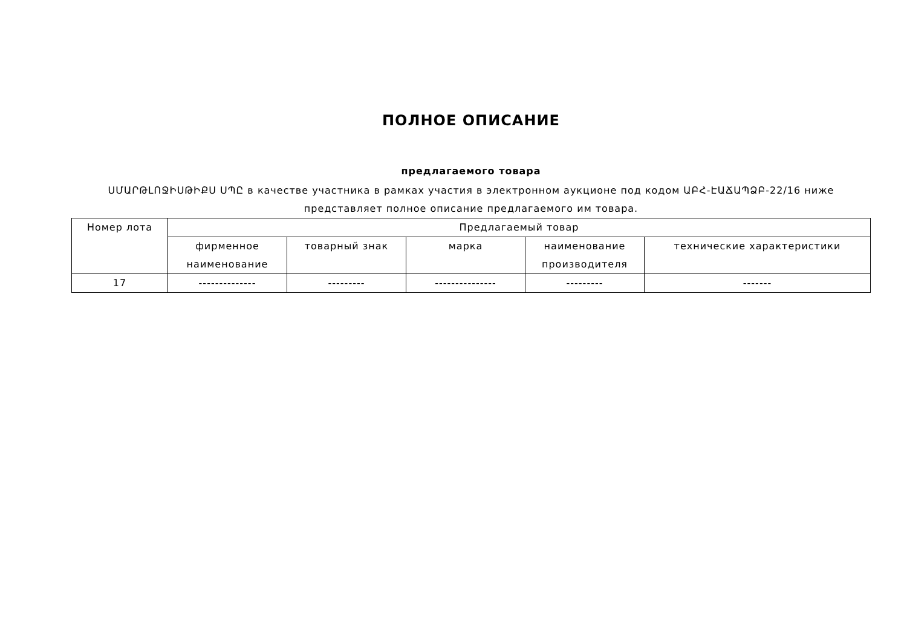ПОЛНОЕ ОПИСАНИЕ
предлагаемого товара
ՍՄԱՐԹԼՈՋԻՍԹԻՔՍ ՍՊԸ в качестве участника в рамках участия в электронном аукционе под кодом ԱԲՀ-ԷԱՃԱՊՁԲ-22/16 ниже представляет полное описание предлагаемого им товара.
| Номер лота | Предлагаемый товар | | | | |
| --- | --- | --- | --- | --- | --- |
| | фирменное наименование | товарный знак | марка | наименование производителя | технические характеристики |
| 17 | -------------- | --------- | --------------- | --------- | ------- |